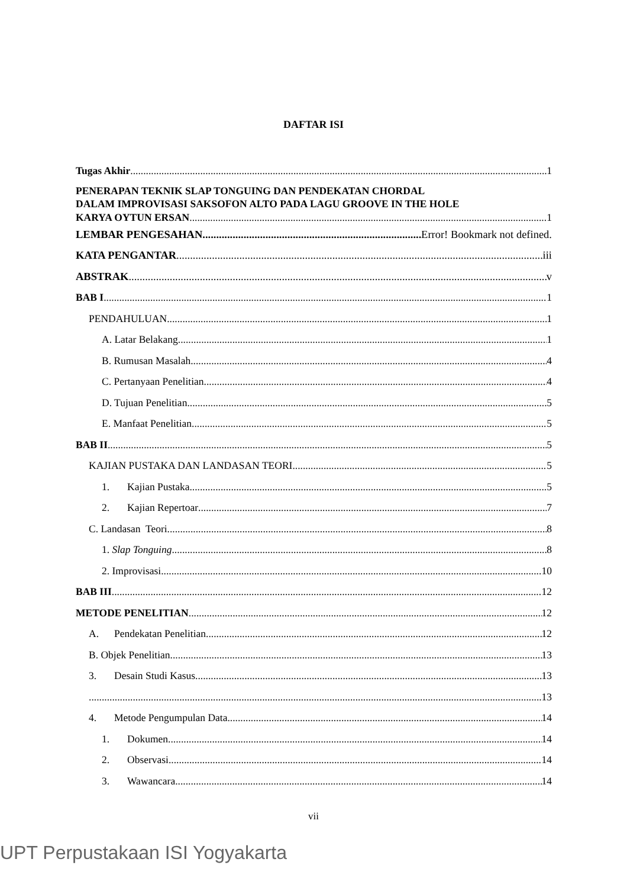DAFTAR ISI
Tugas Akhir 1
PENERAPAN TEKNIK SLAP TONGUING DAN PENDEKATAN CHORDAL
DALAM IMPROVISASI SAKSOFON ALTO PADA LAGU GROOVE IN THE HOLE
KARYA OYTUN ERSAN 1
LEMBAR PENGESAHAN Error! Bookmark not defined.
KATA PENGANTAR iii
ABSTRAK v
BAB I 1
PENDAHULUAN 1
A. Latar Belakang 1
B. Rumusan Masalah 4
C. Pertanyaan Penelitian 4
D. Tujuan Penelitian 5
E. Manfaat Penelitian 5
BAB II 5
KAJIAN PUSTAKA DAN LANDASAN TEORI 5
1. Kajian Pustaka 5
2. Kajian Repertoar 7
C. Landasan Teori 8
1. Slap Tonguing 8
2. Improvisasi 10
BAB III 12
METODE PENELITIAN 12
A. Pendekatan Penelitian 12
B. Objek Penelitian 13
3. Desain Studi Kasus 13
13
4. Metode Pengumpulan Data 14
1. Dokumen 14
2. Observasi 14
3. Wawancara 14
vii
UPT Perpustakaan ISI Yogyakarta